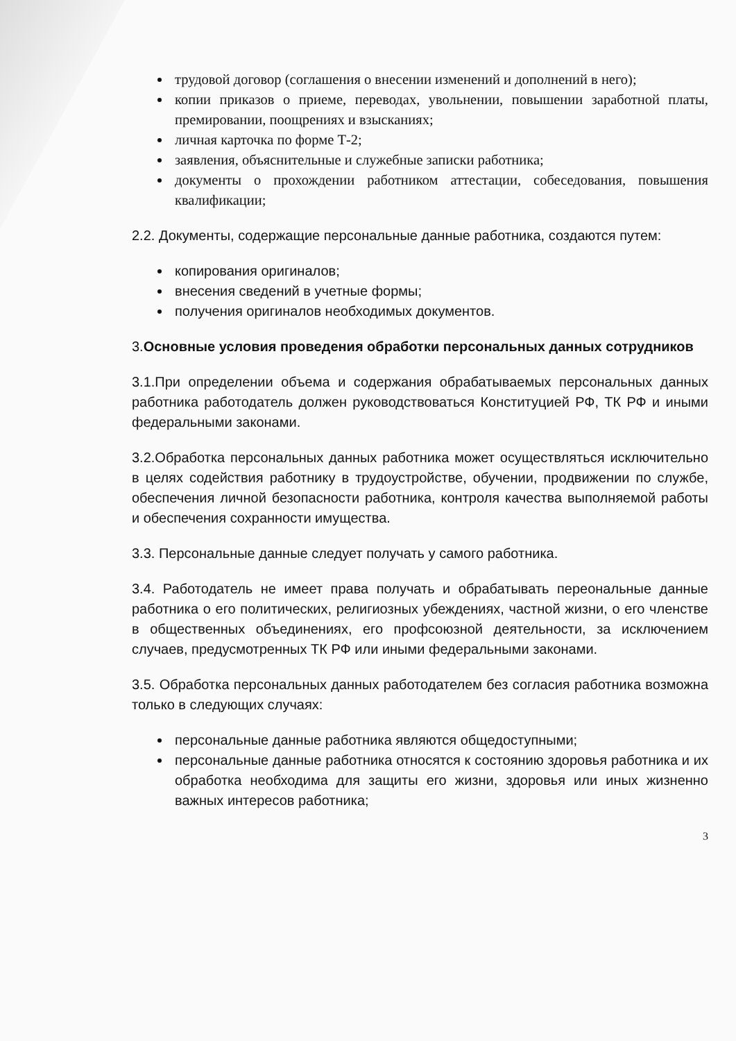трудовой договор (соглашения о внесении изменений и дополнений в него);
копии приказов о приеме, переводах, увольнении, повышении заработной платы, премировании, поощрениях и взысканиях;
личная карточка по форме Т-2;
заявления, объяснительные и служебные записки работника;
документы о прохождении работником аттестации, собеседования, повышения квалификации;
2.2. Документы, содержащие персональные данные работника, создаются путем:
копирования оригиналов;
внесения сведений в учетные формы;
получения оригиналов необходимых документов.
3. Основные условия проведения обработки персональных данных сотрудников
3.1.При определении объема и содержания обрабатываемых персональных данных работника работодатель должен руководствоваться Конституцией РФ, ТК РФ и иными федеральными законами.
3.2.Обработка персональных данных работника может осуществляться исключительно в целях содействия работнику в трудоустройстве, обучении, продвижении по службе, обеспечения личной безопасности работника, контроля качества выполняемой работы и обеспечения сохранности имущества.
3.3. Персональные данные следует получать у самого работника.
3.4. Работодатель не имеет права получать и обрабатывать переональные данные работника о его политических, религиозных убеждениях, частной жизни, о его членстве в общественных объединениях, его профсоюзной деятельности, за исключением случаев, предусмотренных ТК РФ или иными федеральными законами.
3.5. Обработка персональных данных работодателем без согласия работника возможна только в следующих случаях:
персональные данные работника являются общедоступными;
персональные данные работника относятся к состоянию здоровья работника и их обработка необходима для защиты его жизни, здоровья или иных жизненно важных интересов работника;
3